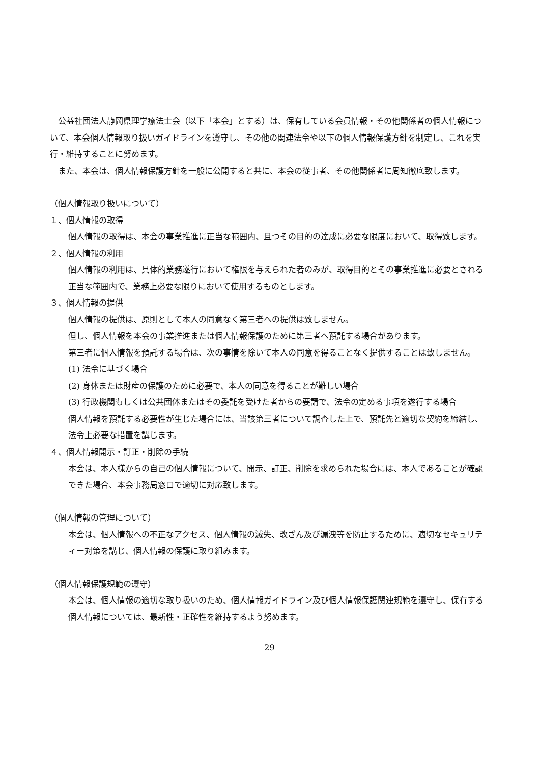公益社団法人静岡県理学療法士会（以下「本会」とする）は、保有している会員情報・その他関係者の個人情報について、本会個人情報取り扱いガイドラインを遵守し、その他の関連法令や以下の個人情報保護方針を制定し、これを実行・維持することに努めます。
　また、本会は、個人情報保護方針を一般に公開すると共に、本会の従事者、その他関係者に周知徹底致します。
（個人情報取り扱いについて）
１、個人情報の取得
個人情報の取得は、本会の事業推進に正当な範囲内、且つその目的の達成に必要な限度において、取得致します。
２、個人情報の利用
個人情報の利用は、具体的業務遂行において権限を与えられた者のみが、取得目的とその事業推進に必要とされる正当な範囲内で、業務上必要な限りにおいて使用するものとします。
３、個人情報の提供
個人情報の提供は、原則として本人の同意なく第三者への提供は致しません。
但し、個人情報を本会の事業推進または個人情報保護のために第三者へ預託する場合があります。
第三者に個人情報を預託する場合は、次の事情を除いて本人の同意を得ることなく提供することは致しません。
(1) 法令に基づく場合
(2) 身体または財産の保護のために必要で、本人の同意を得ることが難しい場合
(3) 行政機関もしくは公共団体またはその委託を受けた者からの要請で、法令の定める事項を遂行する場合
個人情報を預託する必要性が生じた場合には、当該第三者について調査した上で、預託先と適切な契約を締結し、法令上必要な措置を講じます。
４、個人情報開示・訂正・削除の手続
本会は、本人様からの自己の個人情報について、開示、訂正、削除を求められた場合には、本人であることが確認できた場合、本会事務局窓口で適切に対応致します。
（個人情報の管理について）
本会は、個人情報への不正なアクセス、個人情報の滅失、改ざん及び漏洩等を防止するために、適切なセキュリティー対策を講じ、個人情報の保護に取り組みます。
（個人情報保護規範の遵守）
本会は、個人情報の適切な取り扱いのため、個人情報ガイドライン及び個人情報保護関連規範を遵守し、保有する個人情報については、最新性・正確性を維持するよう努めます。
29